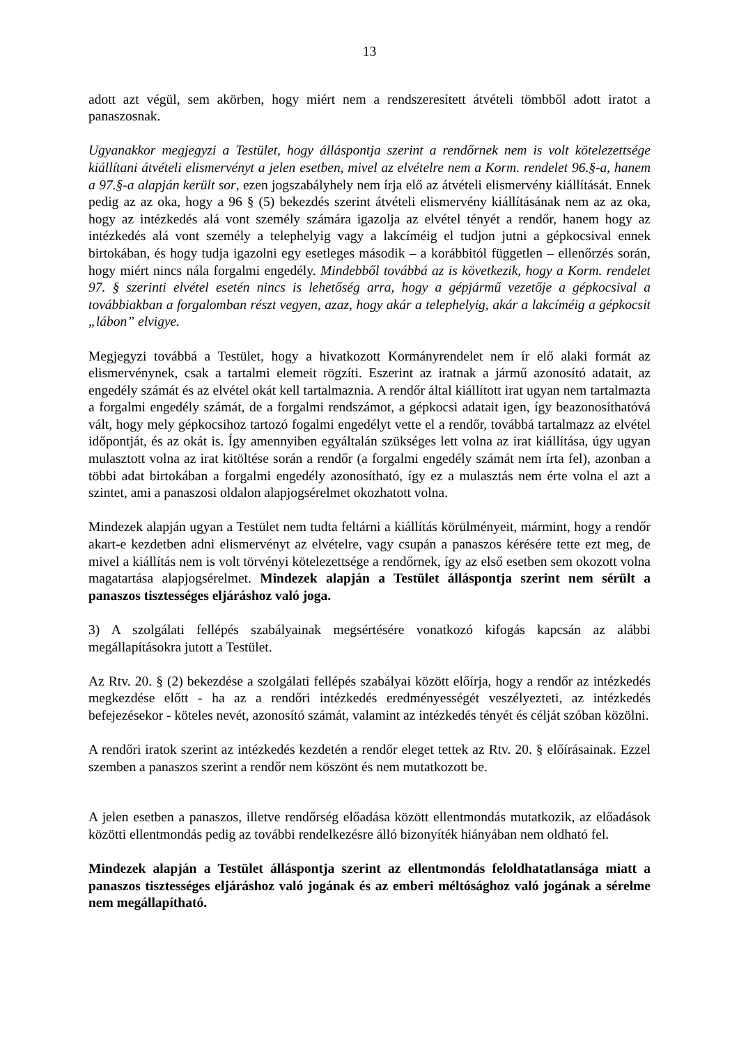13
adott azt végül, sem akörben, hogy miért nem a rendszeresített átvételi tömbből adott iratot a panaszosnak.
Ugyanakkor megjegyzi a Testület, hogy álláspontja szerint a rendőrnek nem is volt kötelezettsége kiállítani átvételi elismervényt a jelen esetben, mivel az elvételre nem a Korm. rendelet 96.§-a, hanem a 97.§-a alapján került sor, ezen jogszabályhely nem írja elő az átvételi elismervény kiállítását. Ennek pedig az az oka, hogy a 96 § (5) bekezdés szerint átvételi elismervény kiállításának nem az az oka, hogy az intézkedés alá vont személy számára igazolja az elvétel tényét a rendőr, hanem hogy az intézkedés alá vont személy a telephelyig vagy a lakcíméig el tudjon jutni a gépkocsival ennek birtokában, és hogy tudja igazolni egy esetleges második – a korábbitól független – ellenőrzés során, hogy miért nincs nála forgalmi engedély. Mindebből továbbá az is következik, hogy a Korm. rendelet 97. § szerinti elvétel esetén nincs is lehetőség arra, hogy a gépjármű vezetője a gépkocsival a továbbiakban a forgalomban részt vegyen, azaz, hogy akár a telephelyig, akár a lakcíméig a gépkocsit „lábon” elvigye.
Megjegyzi továbbá a Testület, hogy a hivatkozott Kormányrendelet nem ír elő alaki formát az elismervénynek, csak a tartalmi elemeit rögzíti. Eszerint az iratnak a jármű azonosító adatait, az engedély számát és az elvétel okát kell tartalmaznia. A rendőr által kiállított irat ugyan nem tartalmazta a forgalmi engedély számát, de a forgalmi rendszámot, a gépkocsi adatait igen, így beazonosíthatóvá vált, hogy mely gépkocsihoz tartozó fogalmi engedélyt vette el a rendőr, továbbá tartalmazz az elvétel időpontját, és az okát is. Így amennyiben egyáltalán szükséges lett volna az irat kiállítása, úgy ugyan mulasztott volna az irat kitöltése során a rendőr (a forgalmi engedély számát nem írta fel), azonban a többi adat birtokában a forgalmi engedély azonosítható, így ez a mulasztás nem érte volna el azt a szintet, ami a panaszosi oldalon alapjogsérelmet okozhatott volna.
Mindezek alapján ugyan a Testület nem tudta feltárni a kiállítás körülményeit, mármint, hogy a rendőr akart-e kezdetben adni elismervényt az elvételre, vagy csupán a panaszos kérésére tette ezt meg, de mivel a kiállítás nem is volt törvényi kötelezettsége a rendőrnek, így az első esetben sem okozott volna magatartása alapjogsérelmet. Mindezek alapján a Testület álláspontja szerint nem sérült a panaszos tisztességes eljáráshoz való joga.
3) A szolgálati fellépés szabályainak megsértésére vonatkozó kifogás kapcsán az alábbi megállapításokra jutott a Testület.
Az Rtv. 20. § (2) bekezdése a szolgálati fellépés szabályai között előírja, hogy a rendőr az intézkedés megkezdése előtt - ha az a rendőri intézkedés eredményességét veszélyezteti, az intézkedés befejezésekor - köteles nevét, azonosító számát, valamint az intézkedés tényét és célját szóban közölni.
A rendőri iratok szerint az intézkedés kezdetén a rendőr eleget tettek az Rtv. 20. § előírásainak. Ezzel szemben a panaszos szerint a rendőr nem köszönt és nem mutatkozott be.
A jelen esetben a panaszos, illetve rendőrség előadása között ellentmondás mutatkozik, az előadások közötti ellentmondás pedig az további rendelkezésre álló bizonyíték hiányában nem oldható fel.
Mindezek alapján a Testület álláspontja szerint az ellentmondás feloldhatatlansága miatt a panaszos tisztességes eljáráshoz való jogának és az emberi méltósághoz való jogának a sérelme nem megállapítható.